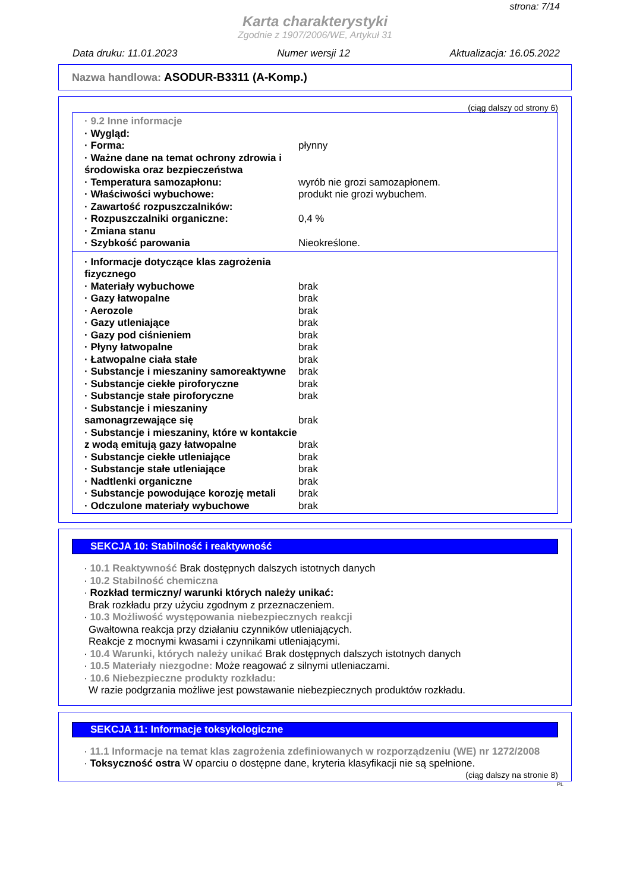strona: 7/14
Karta charakterystyki
Zgodnie z 1907/2006/WE, Artykuł 31
Data druku: 11.01.2023 Numer wersji 12 Aktualizacja: 16.05.2022
Nazwa handlowa: ASODUR-B3311 (A-Komp.)
(ciąg dalszy od strony 6)
| · 9.2 Inne informacje | |
| · Wygląd: | |
| · Forma: | płynny |
| · Ważne dane na temat ochrony zdrowia i środowiska oraz bezpieczeństwa | |
| · Temperatura samozapłonu: | wyrób nie grozi samozapłonem. |
| · Właściwości wybuchowe: | produkt nie grozi wybuchem. |
| · Zawartość rozpuszczalników: | |
| · Rozpuszczalniki organiczne: | 0,4 % |
| · Zmiana stanu | |
| · Szybkość parowania | Nieokreślone. |
| · Informacje dotyczące klas zagrożenia fizycznego | |
| · Materiały wybuchowe | brak |
| · Gazy łatwopalne | brak |
| · Aerozole | brak |
| · Gazy utleniające | brak |
| · Gazy pod ciśnieniem | brak |
| · Płyny łatwopalne | brak |
| · Łatwopalne ciała stałe | brak |
| · Substancje i mieszaniny samoreaktywne | brak |
| · Substancje ciekłe piroforyczne | brak |
| · Substancje stałe piroforyczne | brak |
| · Substancje i mieszaniny samonagrzewające się | brak |
| · Substancje i mieszaniny, które w kontakcie z wodą emitują gazy łatwopalne | brak |
| · Substancje ciekłe utleniające | brak |
| · Substancje stałe utleniające | brak |
| · Nadtlenki organiczne | brak |
| · Substancje powodujące korozję metali | brak |
| · Odczulone materiały wybuchowe | brak |
SEKCJA 10: Stabilność i reaktywność
· 10.1 Reaktywność Brak dostępnych dalszych istotnych danych
· 10.2 Stabilność chemiczna
· Rozkład termiczny/ warunki których należy unikać:
Brak rozkładu przy użyciu zgodnym z przeznaczeniem.
· 10.3 Możliwość występowania niebezpiecznych reakcji
Gwałtowna reakcja przy działaniu czynników utleniających.
Reakcje z mocnymi kwasami i czynnikami utleniającymi.
· 10.4 Warunki, których należy unikać Brak dostępnych dalszych istotnych danych
· 10.5 Materiały niezgodne: Może reagować z silnymi utleniaczami.
· 10.6 Niebezpieczne produkty rozkładu:
W razie podgrzania możliwe jest powstawanie niebezpiecznych produktów rozkładu.
SEKCJA 11: Informacje toksykologiczne
· 11.1 Informacje na temat klas zagrożenia zdefiniowanych w rozporządzeniu (WE) nr 1272/2008
· Toksyczność ostra W oparciu o dostępne dane, kryteria klasyfikacji nie są spełnione.
(ciąg dalszy na stronie 8)
PL